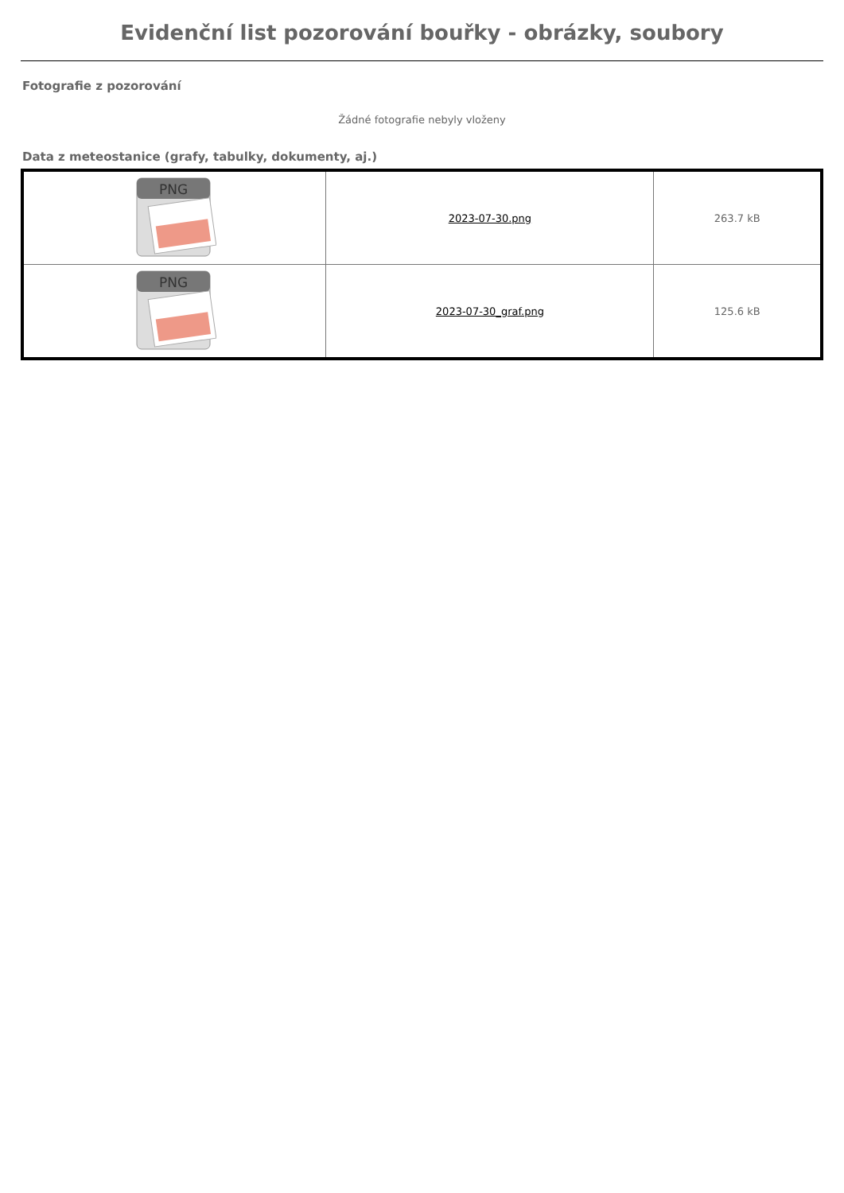Evidenční list pozorování bouřky - obrázky, soubory
Fotografie z pozorování
Žádné fotografie nebyly vloženy
Data z meteostanice (grafy, tabulky, dokumenty, aj.)
| PNG | 2023-07-30.png | 263.7 kB |
| PNG | 2023-07-30_graf.png | 125.6 kB |